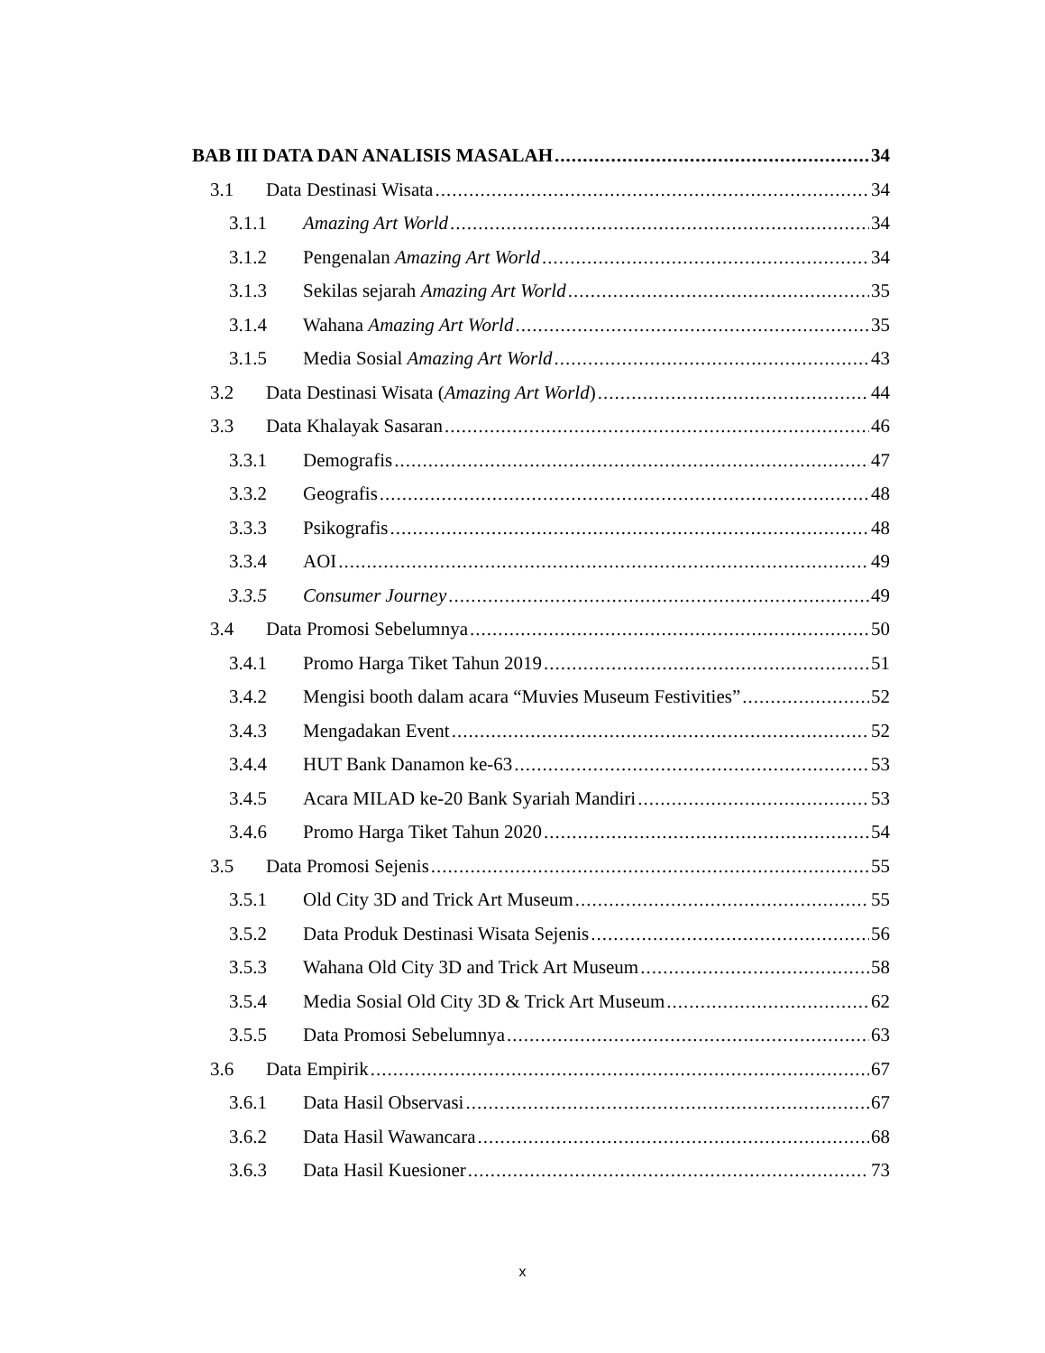BAB III DATA DAN ANALISIS MASALAH 34
3.1 Data Destinasi Wisata 34
3.1.1 Amazing Art World 34
3.1.2 Pengenalan Amazing Art World 34
3.1.3 Sekilas sejarah Amazing Art World 35
3.1.4 Wahana Amazing Art World 35
3.1.5 Media Sosial Amazing Art World 43
3.2 Data Destinasi Wisata (Amazing Art World) 44
3.3 Data Khalayak Sasaran 46
3.3.1 Demografis 47
3.3.2 Geografis 48
3.3.3 Psikografis 48
3.3.4 AOI 49
3.3.5 Consumer Journey 49
3.4 Data Promosi Sebelumnya 50
3.4.1 Promo Harga Tiket Tahun 2019 51
3.4.2 Mengisi booth dalam acara “Muvies Museum Festivities” 52
3.4.3 Mengadakan Event 52
3.4.4 HUT Bank Danamon ke-63 53
3.4.5 Acara MILAD ke-20 Bank Syariah Mandiri 53
3.4.6 Promo Harga Tiket Tahun 2020 54
3.5 Data Promosi Sejenis 55
3.5.1 Old City 3D and Trick Art Museum 55
3.5.2 Data Produk Destinasi Wisata Sejenis 56
3.5.3 Wahana Old City 3D and Trick Art Museum 58
3.5.4 Media Sosial Old City 3D & Trick Art Museum 62
3.5.5 Data Promosi Sebelumnya 63
3.6 Data Empirik 67
3.6.1 Data Hasil Observasi 67
3.6.2 Data Hasil Wawancara 68
3.6.3 Data Hasil Kuesioner 73
x